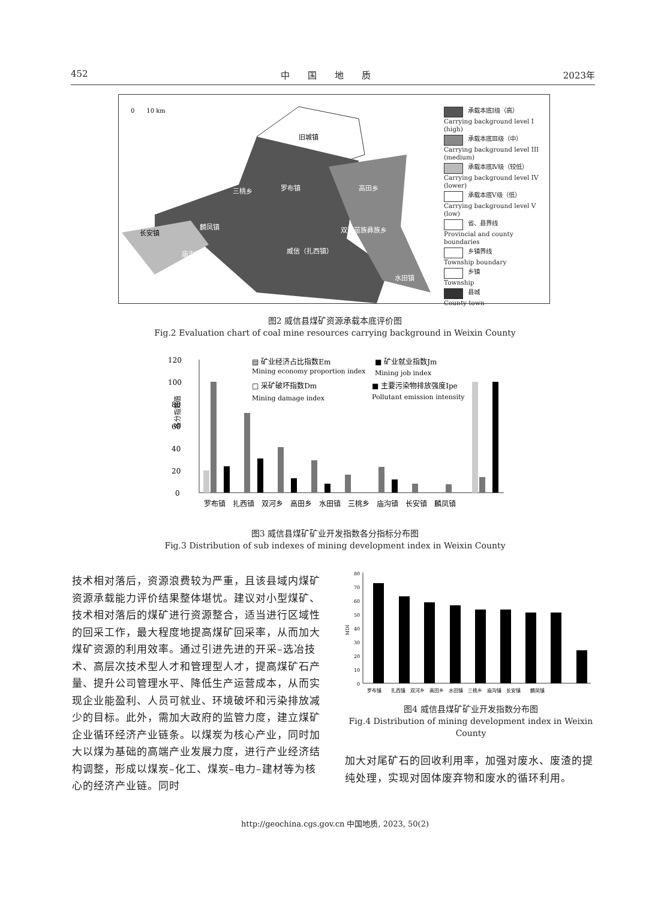452 中　　国　　地　　质 2023年
0　　10 km
旧城镇
罗布镇
三桃乡
高田乡
麟凤镇
长安镇
双河苗族彝族乡
威信（扎西镇）
庙沟镇
水田镇
承载本底Ⅰ级（高）
Carrying background level I (high)
承载本底Ⅲ级（中）
Carrying background level III (medium)
承载本底Ⅳ级（较低）
Carrying background level IV (lower)
承载本底Ⅴ级（低）
Carrying background level V (low)
省、县界线
Provincial and county boundaries
乡镇界线
Township boundary
乡镇
Township
县城
County town
图2 威信县煤矿资源承载本底评价图
Fig.2 Evaluation chart of coal mine resources carrying background in Weixin County
120
100
80
60
40
20
0
罗布镇　扎西镇　双河乡　高田乡　水田镇　三桃乡　庙沟镇　长安镇　麟凤镇
▤ 矿业经济占比指数Em
Mining economy proportion index
■ 矿业就业指数Jm
Mining job index
□ 采矿破坏指数Dm
Mining damage index
■ 主要污染物排放强度Ipe
Pollutant emission intensity
各分指数值
图3 威信县煤矿矿业开发指数各分指标分布图
Fig.3 Distribution of sub indexes of mining development index in Weixin County
技术相对落后，资源浪费较为严重，且该县域内煤矿资源承载能力评价结果整体堪忧。建议对小型煤矿、技术相对落后的煤矿进行资源整合，适当进行区域性的回采工作，最大程度地提高煤矿回采率，从而加大煤矿资源的利用效率。通过引进先进的开采–选冶技术、高层次技术型人才和管理型人才，提高煤矿石产量、提升公司管理水平、降低生产运营成本，从而实现企业能盈利、人员可就业、环境破坏和污染排放减少的目标。此外，需加大政府的监管力度，建立煤矿企业循环经济产业链条。以煤炭为核心产业，同时加大以煤为基础的高端产业发展力度，进行产业经济结构调整，形成以煤炭–化工、煤炭–电力–建材等为核心的经济产业链。同时
80
70
60
50
40
30
20
10
0
罗布镇　　扎西镇　双河乡　高田乡　水田镇　三桃乡　庙沟镇　长安镇　　麟凤镇
MDI
图4 威信县煤矿矿业开发指数分布图
Fig.4 Distribution of mining development index in Weixin County
加大对尾矿石的回收利用率，加强对废水、废渣的提纯处理，实现对固体废弃物和废水的循环利用。
http://geochina.cgs.gov.cn 中国地质, 2023, 50(2)